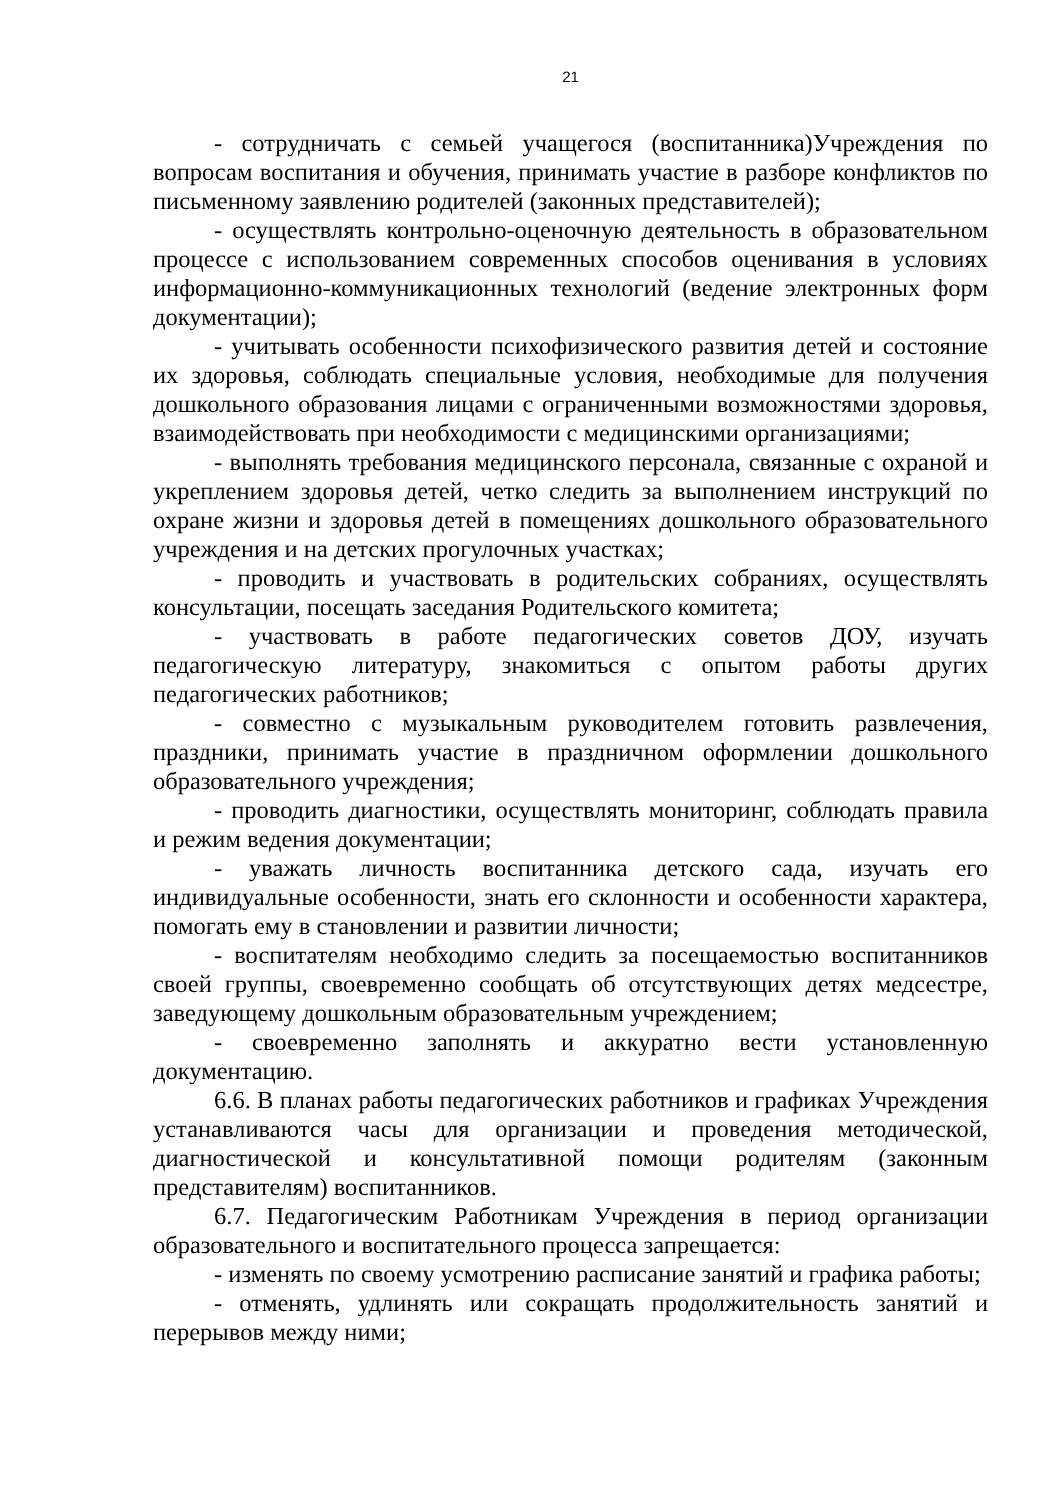21
- сотрудничать с семьей учащегося (воспитанника)Учреждения по вопросам воспитания и обучения, принимать участие в разборе конфликтов по письменному заявлению родителей (законных представителей);
- осуществлять контрольно-оценочную деятельность в образовательном процессе с использованием современных способов оценивания в условиях информационно-коммуникационных технологий (ведение электронных форм документации);
- учитывать особенности психофизического развития детей и состояние их здоровья, соблюдать специальные условия, необходимые для получения дошкольного образования лицами с ограниченными возможностями здоровья, взаимодействовать при необходимости с медицинскими организациями;
- выполнять требования медицинского персонала, связанные с охраной и укреплением здоровья детей, четко следить за выполнением инструкций по охране жизни и здоровья детей в помещениях дошкольного образовательного учреждения и на детских прогулочных участках;
- проводить и участвовать в родительских собраниях, осуществлять консультации, посещать заседания Родительского комитета;
- участвовать в работе педагогических советов ДОУ, изучать педагогическую литературу, знакомиться с опытом работы других педагогических работников;
- совместно с музыкальным руководителем готовить развлечения, праздники, принимать участие в праздничном оформлении дошкольного образовательного учреждения;
- проводить диагностики, осуществлять мониторинг, соблюдать правила и режим ведения документации;
- уважать личность воспитанника детского сада, изучать его индивидуальные особенности, знать его склонности и особенности характера, помогать ему в становлении и развитии личности;
- воспитателям необходимо следить за посещаемостью воспитанников своей группы, своевременно сообщать об отсутствующих детях медсестре, заведующему дошкольным образовательным учреждением;
- своевременно заполнять и аккуратно вести установленную документацию.
6.6. В планах работы педагогических работников и графиках Учреждения устанавливаются часы для организации и проведения методической, диагностической и консультативной помощи родителям (законным представителям) воспитанников.
6.7. Педагогическим Работникам Учреждения в период организации образовательного и воспитательного процесса запрещается:
- изменять по своему усмотрению расписание занятий и графика работы;
- отменять, удлинять или сокращать продолжительность занятий и перерывов между ними;